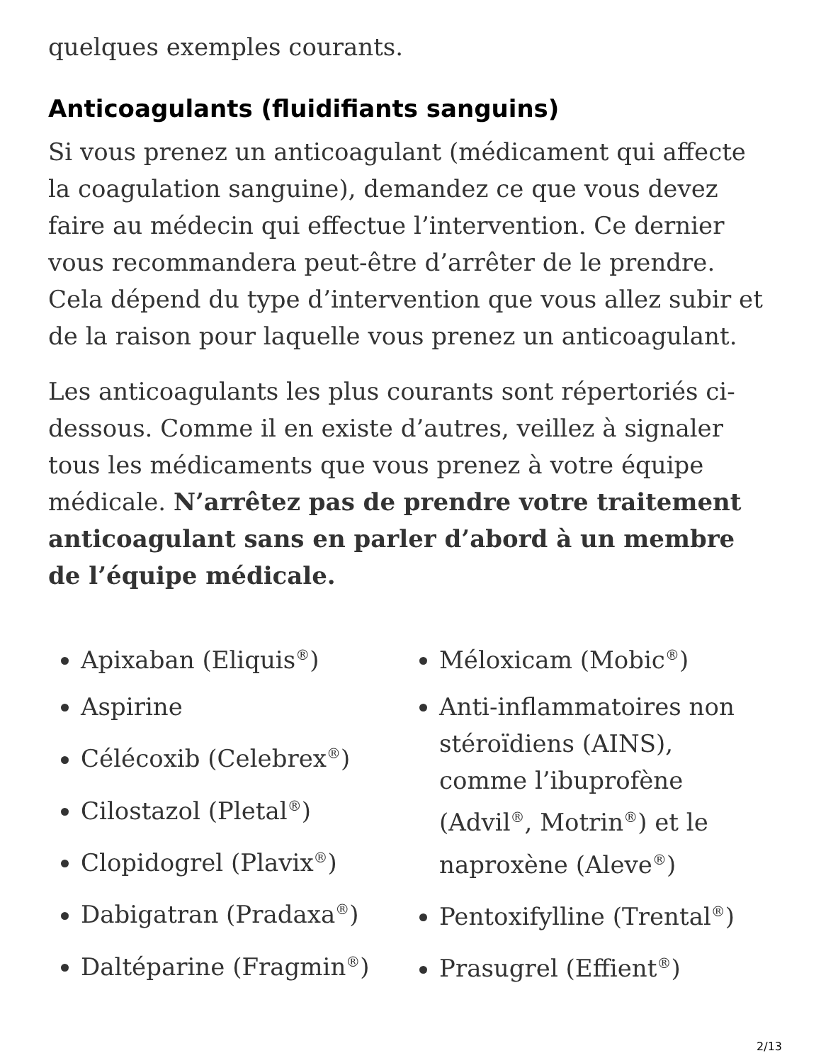quelques exemples courants.
Anticoagulants (fluidifiants sanguins)
Si vous prenez un anticoagulant (médicament qui affecte la coagulation sanguine), demandez ce que vous devez faire au médecin qui effectue l’intervention. Ce dernier vous recommandera peut-être d’arrêter de le prendre. Cela dépend du type d’intervention que vous allez subir et de la raison pour laquelle vous prenez un anticoagulant.
Les anticoagulants les plus courants sont répertoriés ci-dessous. Comme il en existe d’autres, veillez à signaler tous les médicaments que vous prenez à votre équipe médicale. N’arrêtez pas de prendre votre traitement anticoagulant sans en parler d’abord à un membre de l’équipe médicale.
Apixaban (Eliquis<sup>®</sup>)
Aspirine
Célécoxib (Celebrex<sup>®</sup>)
Cilostazol (Pletal<sup>®</sup>)
Clopidogrel (Plavix<sup>®</sup>)
Dabigatran (Pradaxa<sup>®</sup>)
Daltéparine (Fragmin<sup>®</sup>)
Méloxicam (Mobic<sup>®</sup>)
Anti-inflammatoires non stéroïdiens (AINS), comme l’ibuprofène (Advil<sup>®</sup>, Motrin<sup>®</sup>) et le naproxène (Aleve<sup>®</sup>)
Pentoxifylline (Trental<sup>®</sup>)
Prasugrel (Effient<sup>®</sup>)
2/13